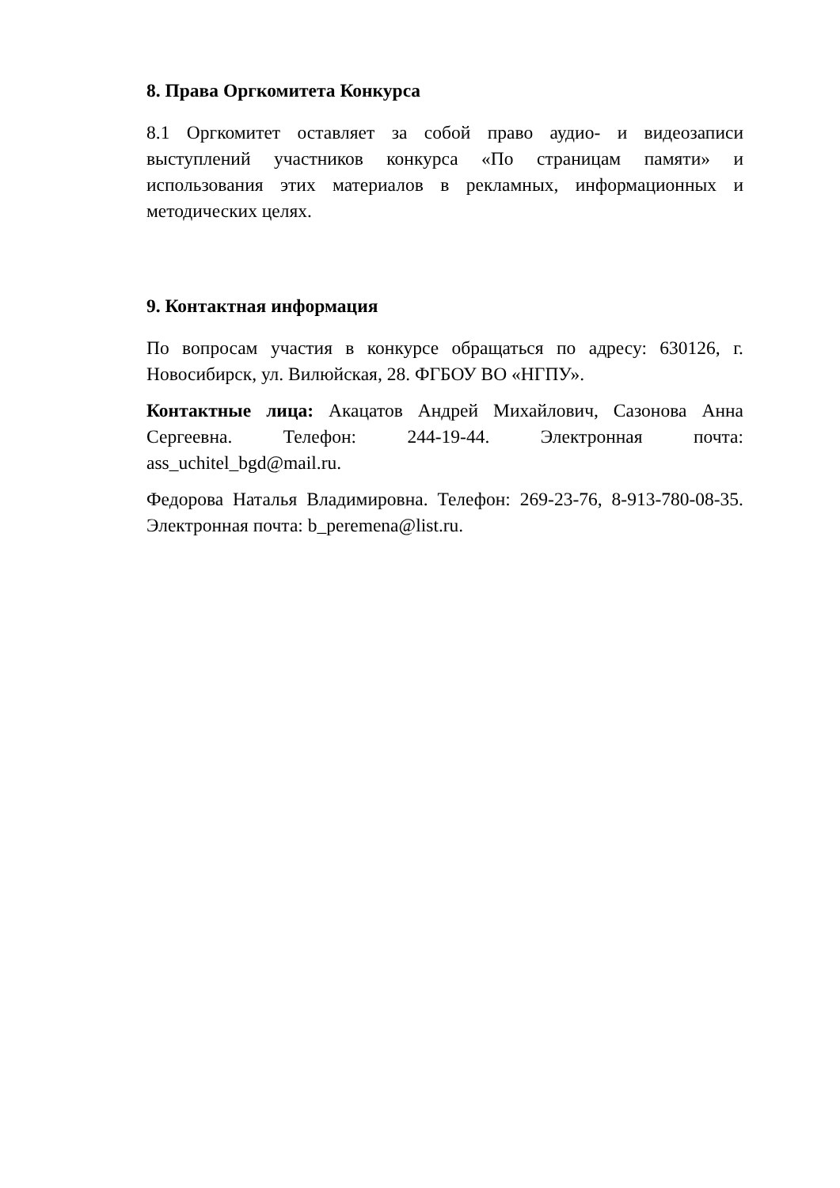8. Права Оргкомитета Конкурса
8.1 Оргкомитет оставляет за собой право аудио- и видеозаписи выступлений участников конкурса «По страницам памяти» и использования этих материалов в рекламных, информационных и методических целях.
9. Контактная информация
По вопросам участия в конкурсе обращаться по адресу: 630126, г. Новосибирск, ул. Вилюйская, 28. ФГБОУ ВО «НГПУ».
Контактные лица: Акацатов Андрей Михайлович, Сазонова Анна Сергеевна. Телефон: 244-19-44. Электронная почта: ass_uchitel_bgd@mail.ru.
Федорова Наталья Владимировна. Телефон: 269-23-76, 8-913-780-08-35. Электронная почта: b_peremena@list.ru.